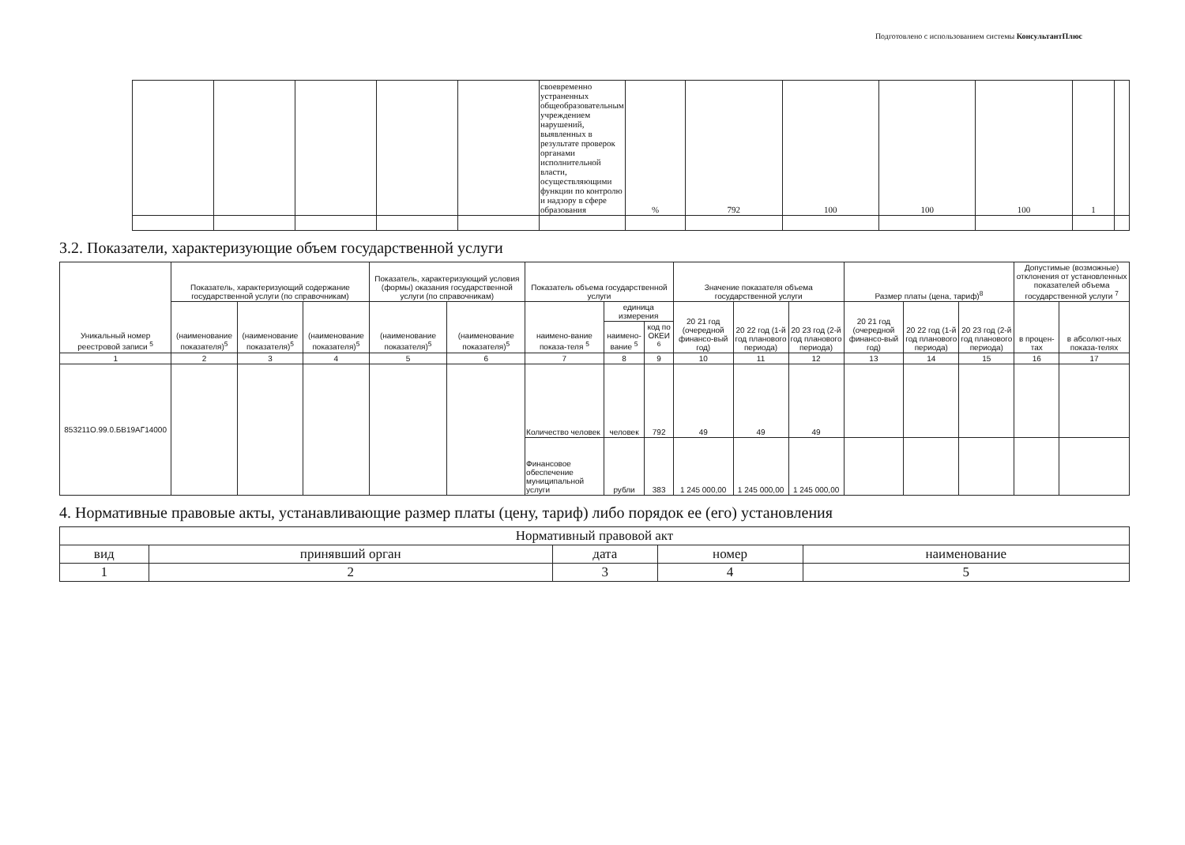Подготовлено с использованием системы КонсультантПлюс
| | | | | | | своевременно устраненных общеобразовательным учреждением нарушений, выявленных в результате проверок органами исполнительной власти, осуществляющими функции по контролю и надзору в сфере образования | % | 792 | 100 | 100 | 100 | 1 | |
3.2. Показатели, характеризующие объем государственной услуги
| Уникальный номер реестровой записи <sup>5</sup> | Показатель, характеризующий содержание государственной услуги (по справочникам) | | | Показатель, характеризующий условия (формы) оказания государственной услуги (по справочникам) | | Показатель объема государственной услуги | | | Значение показателя объема государственной услуги | | | Размер платы (цена, тариф)<sup>8</sup> | | | Допустимые (возможные) отклонения от установленных показателей объема государственной услуги <sup>7</sup> | |
| --- | --- | --- | --- | --- | --- | --- | --- | --- | --- | --- | --- | --- | --- | --- | --- | --- |
| | (наименование показателя)<sup>5</sup> | (наименование показателя)<sup>5</sup> | (наименование показателя)<sup>5</sup> | (наименование показателя)<sup>5</sup> | (наименование показателя)<sup>5</sup> | наимено-вание показа-теля <sup>5</sup> | единица измерения | | 20 21 год (очередной финансо-вый год) | 20 22 год (1-й год планового периода) | 20 23 год (2-й год планового периода) | 20 21 год (очередной финансо-вый год) | 20 22 год (1-й год планового периода) | 20 23 год (2-й год планового периода) | в процен-тах | в абсолют-ных показа-телях |
| | | | | | | | наимено-вание <sup>5</sup> | код по ОКЕИ <sup>6</sup> | | | | | | | | |
| 1 | 2 | 3 | 4 | 5 | 6 | 7 | 8 | 9 | 10 | 11 | 12 | 13 | 14 | 15 | 16 | 17 |
| 853211О.99.0.БВ19АГ14000 | | | | | | Количество человек | человек | 792 | 49 | 49 | 49 | | | | | |
| | | | | | | Финансовое обеспечение муниципальной услуги | рубли | 383 | 1 245 000,00 | 1 245 000,00 | 1 245 000,00 | | | | | |
4. Нормативные правовые акты, устанавливающие размер платы (цену, тариф) либо порядок ее (его) установления
| Нормативный правовой акт | | | | |
| --- | --- | --- | --- | --- |
| вид | принявший орган | дата | номер | наименование |
| 1 | 2 | 3 | 4 | 5 |